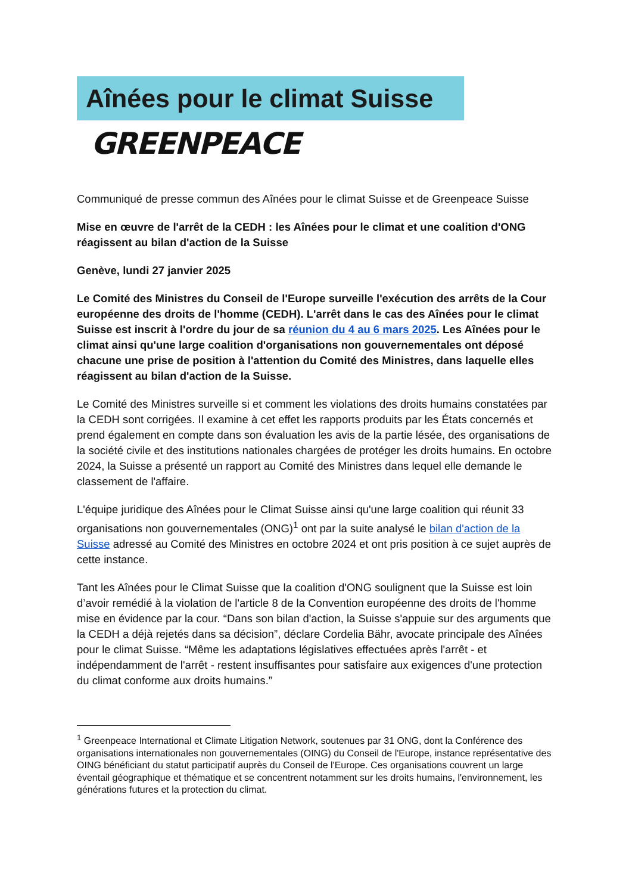Aînées pour le climat Suisse
GREENPEACE
Communiqué de presse commun des Aînées pour le climat Suisse et de Greenpeace Suisse
Mise en œuvre de l'arrêt de la CEDH : les Aînées pour le climat et une coalition d'ONG réagissent au bilan d'action de la Suisse
Genève, lundi 27 janvier 2025
Le Comité des Ministres du Conseil de l'Europe surveille l'exécution des arrêts de la Cour européenne des droits de l'homme (CEDH). L'arrêt dans le cas des Aînées pour le climat Suisse est inscrit à l'ordre du jour de sa réunion du 4 au 6 mars 2025. Les Aînées pour le climat ainsi qu'une large coalition d'organisations non gouvernementales ont déposé chacune une prise de position à l'attention du Comité des Ministres, dans laquelle elles réagissent au bilan d'action de la Suisse.
Le Comité des Ministres surveille si et comment les violations des droits humains constatées par la CEDH sont corrigées. Il examine à cet effet les rapports produits par les États concernés et prend également en compte dans son évaluation les avis de la partie lésée, des organisations de la société civile et des institutions nationales chargées de protéger les droits humains. En octobre 2024, la Suisse a présenté un rapport au Comité des Ministres dans lequel elle demande le classement de l'affaire.
L'équipe juridique des Aînées pour le Climat Suisse ainsi qu'une large coalition qui réunit 33 organisations non gouvernementales (ONG)<sup>1</sup> ont par la suite analysé le bilan d'action de la Suisse adressé au Comité des Ministres en octobre 2024 et ont pris position à ce sujet auprès de cette instance.
Tant les Aînées pour le Climat Suisse que la coalition d'ONG soulignent que la Suisse est loin d’avoir remédié à la violation de l'article 8 de la Convention européenne des droits de l'homme mise en évidence par la cour. “Dans son bilan d'action, la Suisse s'appuie sur des arguments que la CEDH a déjà rejetés dans sa décision”, déclare Cordelia Bähr, avocate principale des Aînées pour le climat Suisse. “Même les adaptations législatives effectuées après l'arrêt - et indépendamment de l'arrêt - restent insuffisantes pour satisfaire aux exigences d'une protection du climat conforme aux droits humains.”
<sup>1</sup> Greenpeace International et Climate Litigation Network, soutenues par 31 ONG, dont la Conférence des organisations internationales non gouvernementales (OING) du Conseil de l'Europe, instance représentative des OING bénéficiant du statut participatif auprès du Conseil de l'Europe. Ces organisations couvrent un large éventail géographique et thématique et se concentrent notamment sur les droits humains, l'environnement, les générations futures et la protection du climat.